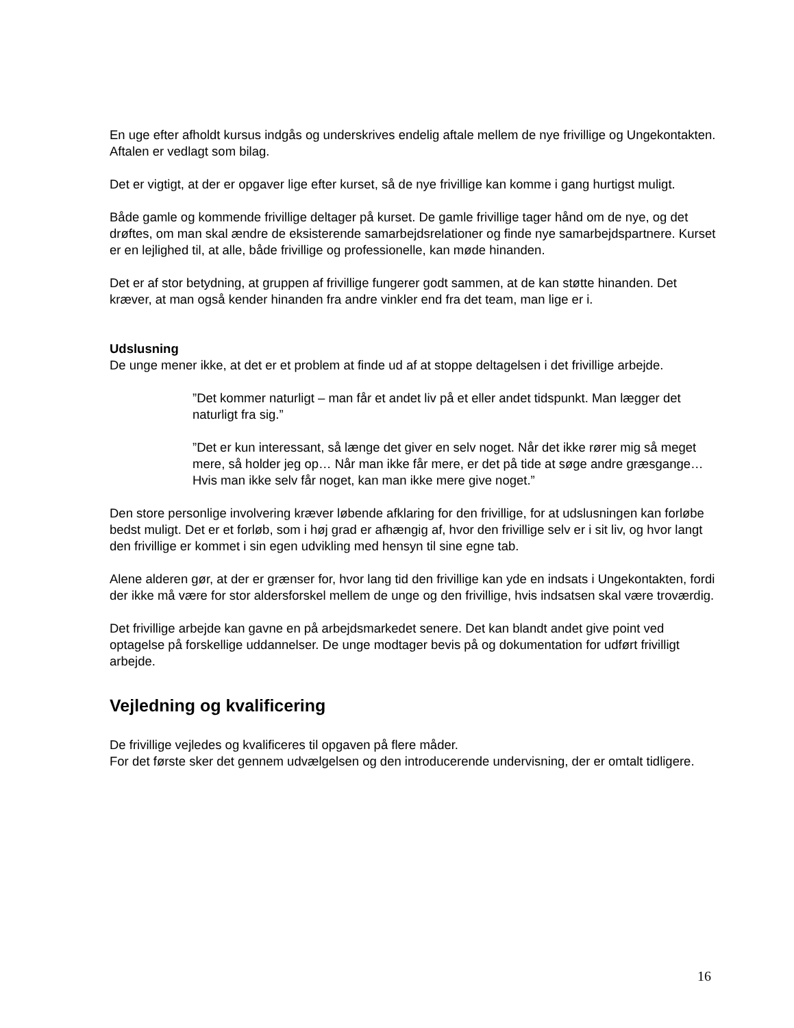En uge efter afholdt kursus indgås og underskrives endelig aftale mellem de nye frivillige og Ungekontakten. Aftalen er vedlagt som bilag.
Det er vigtigt, at der er opgaver lige efter kurset, så de nye frivillige kan komme i gang hurtigst muligt.
Både gamle og kommende frivillige deltager på kurset. De gamle frivillige tager hånd om de nye, og det drøftes, om man skal ændre de eksisterende samarbejdsrelationer og finde nye samarbejdspartnere. Kurset er en lejlighed til, at alle, både frivillige og professionelle, kan møde hinanden.
Det er af stor betydning, at gruppen af frivillige fungerer godt sammen, at de kan støtte hinanden. Det kræver, at man også kender hinanden fra andre vinkler end fra det team, man lige er i.
Udslusning
De unge mener ikke, at det er et problem at finde ud af at stoppe deltagelsen i det frivillige arbejde.
”Det kommer naturligt – man får et andet liv på et eller andet tidspunkt. Man lægger det naturligt fra sig.”
”Det er kun interessant, så længe det giver en selv noget. Når det ikke rører mig så meget mere, så holder jeg op… Når man ikke får mere, er det på tide at søge andre græsgange… Hvis man ikke selv får noget, kan man ikke mere give noget.”
Den store personlige involvering kræver løbende afklaring for den frivillige, for at udslusningen kan forløbe bedst muligt. Det er et forløb, som i høj grad er afhængig af, hvor den frivillige selv er i sit liv, og hvor langt den frivillige er kommet i sin egen udvikling med hensyn til sine egne tab.
Alene alderen gør, at der er grænser for, hvor lang tid den frivillige kan yde en indsats i Ungekontakten, fordi der ikke må være for stor aldersforskel mellem de unge og den frivillige, hvis indsatsen skal være troværdig.
Det frivillige arbejde kan gavne en på arbejdsmarkedet senere. Det kan blandt andet give point ved optagelse på forskellige uddannelser. De unge modtager bevis på og dokumentation for udført frivilligt arbejde.
Vejledning og kvalificering
De frivillige vejledes og kvalificeres til opgaven på flere måder.
For det første sker det gennem udvælgelsen og den introducerende undervisning, der er omtalt tidligere.
16